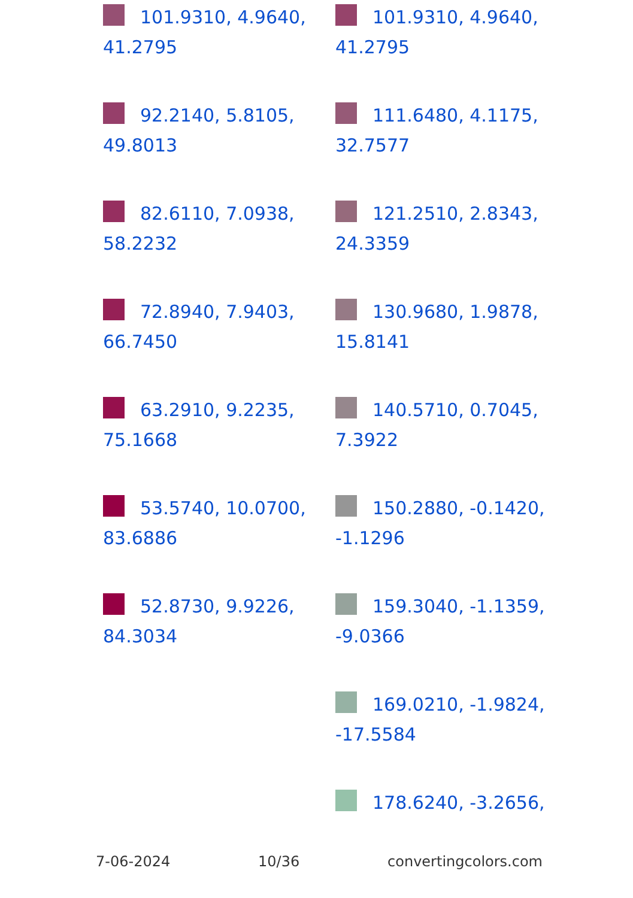101.9310, 4.9640, 41.2795
92.2140, 5.8105, 49.8013
82.6110, 7.0938, 58.2232
72.8940, 7.9403, 66.7450
63.2910, 9.2235, 75.1668
53.5740, 10.0700, 83.6886
52.8730, 9.9226, 84.3034
101.9310, 4.9640, 41.2795
111.6480, 4.1175, 32.7577
121.2510, 2.8343, 24.3359
130.9680, 1.9878, 15.8141
140.5710, 0.7045, 7.3922
150.2880, -0.1420, -1.1296
159.3040, -1.1359, -9.0366
169.0210, -1.9824, -17.5584
178.6240, -3.2656,
7-06-2024 10/36 convertingcolors.com